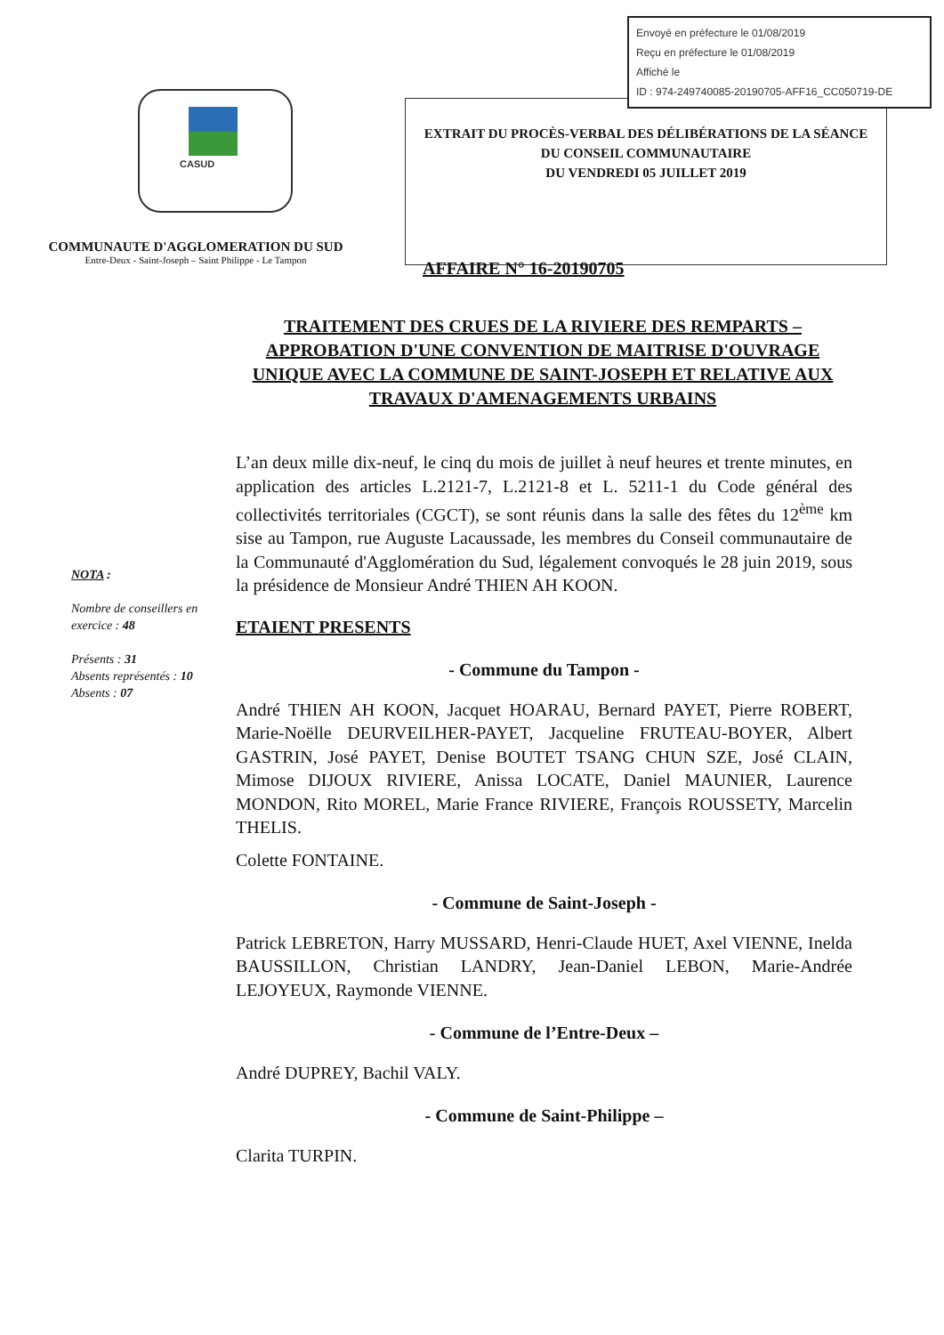Envoyé en préfecture le 01/08/2019
Reçu en préfecture le 01/08/2019
Affiché le
ID : 974-249740085-20190705-AFF16_CC050719-DE
CASUD
COMMUNAUTE D'AGGLOMERATION DU SUD
Entre-Deux - Saint-Joseph – Saint Philippe - Le Tampon
EXTRAIT DU PROCÈS-VERBAL DES DÉLIBÉRATIONS DE LA SÉANCE DU CONSEIL COMMUNAUTAIRE
DU VENDREDI 05 JUILLET 2019
AFFAIRE N° 16-20190705
TRAITEMENT DES CRUES DE LA RIVIERE DES REMPARTS – APPROBATION D'UNE CONVENTION DE MAITRISE D'OUVRAGE UNIQUE AVEC LA COMMUNE DE SAINT-JOSEPH ET RELATIVE AUX TRAVAUX D'AMENAGEMENTS URBAINS
NOTA :
Nombre de conseillers en exercice : 48
Présents : 31
Absents représentés : 10
Absents : 07
L’an deux mille dix-neuf, le cinq du mois de juillet à neuf heures et trente minutes, en application des articles L.2121-7, L.2121-8 et L. 5211-1 du Code général des collectivités territoriales (CGCT), se sont réunis dans la salle des fêtes du 12<sup>ème</sup> km sise au Tampon, rue Auguste Lacaussade, les membres du Conseil communautaire de la Communauté d'Agglomération du Sud, légalement convoqués le 28 juin 2019, sous la présidence de Monsieur André THIEN AH KOON.
ETAIENT PRESENTS
- Commune du Tampon -
André THIEN AH KOON, Jacquet HOARAU, Bernard PAYET, Pierre ROBERT, Marie-Noëlle DEURVEILHER-PAYET, Jacqueline FRUTEAU-BOYER, Albert GASTRIN, José PAYET, Denise BOUTET TSANG CHUN SZE, José CLAIN, Mimose DIJOUX RIVIERE, Anissa LOCATE, Daniel MAUNIER, Laurence MONDON, Rito MOREL, Marie France RIVIERE, François ROUSSETY, Marcelin THELIS.
Colette FONTAINE.
- Commune de Saint-Joseph -
Patrick LEBRETON, Harry MUSSARD, Henri-Claude HUET, Axel VIENNE, Inelda BAUSSILLON, Christian LANDRY, Jean-Daniel LEBON, Marie-Andrée LEJOYEUX, Raymonde VIENNE.
- Commune de l’Entre-Deux –
André DUPREY, Bachil VALY.
- Commune de Saint-Philippe –
Clarita TURPIN.